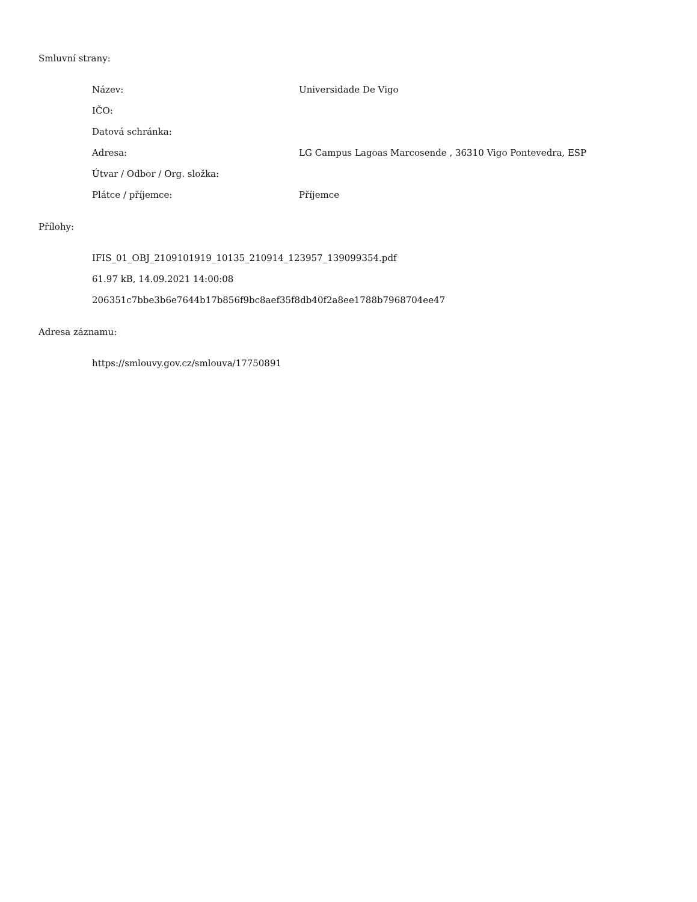Smluvní strany:
Název: Universidade De Vigo
IČO:
Datová schránka:
Adresa: LG Campus Lagoas Marcosende , 36310 Vigo Pontevedra, ESP
Útvar / Odbor / Org. složka:
Plátce / příjemce: Příjemce
Přílohy:
IFIS_01_OBJ_2109101919_10135_210914_123957_139099354.pdf
61.97 kB, 14.09.2021 14:00:08
206351c7bbe3b6e7644b17b856f9bc8aef35f8db40f2a8ee1788b7968704ee47
Adresa záznamu:
https://smlouvy.gov.cz/smlouva/17750891